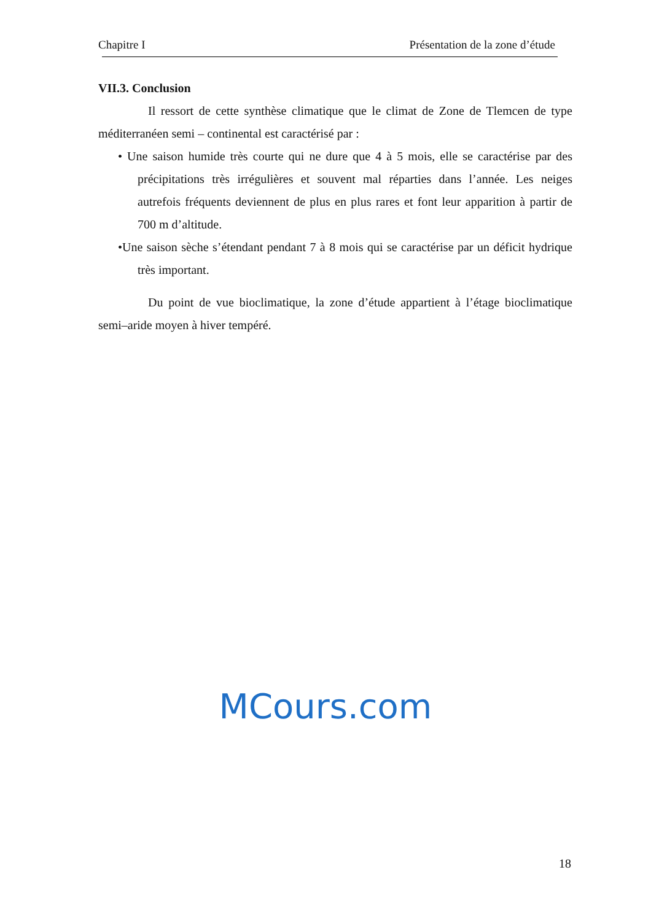Chapitre I Présentation de la zone d’étude
VII.3. Conclusion
Il ressort de cette synthèse climatique que le climat de Zone de Tlemcen de type méditerranéen semi – continental est caractérisé par :
• Une saison humide très courte qui ne dure que 4 à 5 mois, elle se caractérise par des précipitations très irrégulières et souvent mal réparties dans l’année. Les neiges autrefois fréquents deviennent de plus en plus rares et font leur apparition à partir de 700 m d’altitude.
•Une saison sèche s’étendant pendant 7 à 8 mois qui se caractérise par un déficit hydrique très important.
Du point de vue bioclimatique, la zone d’étude appartient à l’étage bioclimatique semi–aride moyen à hiver tempéré.
MCours.com
18